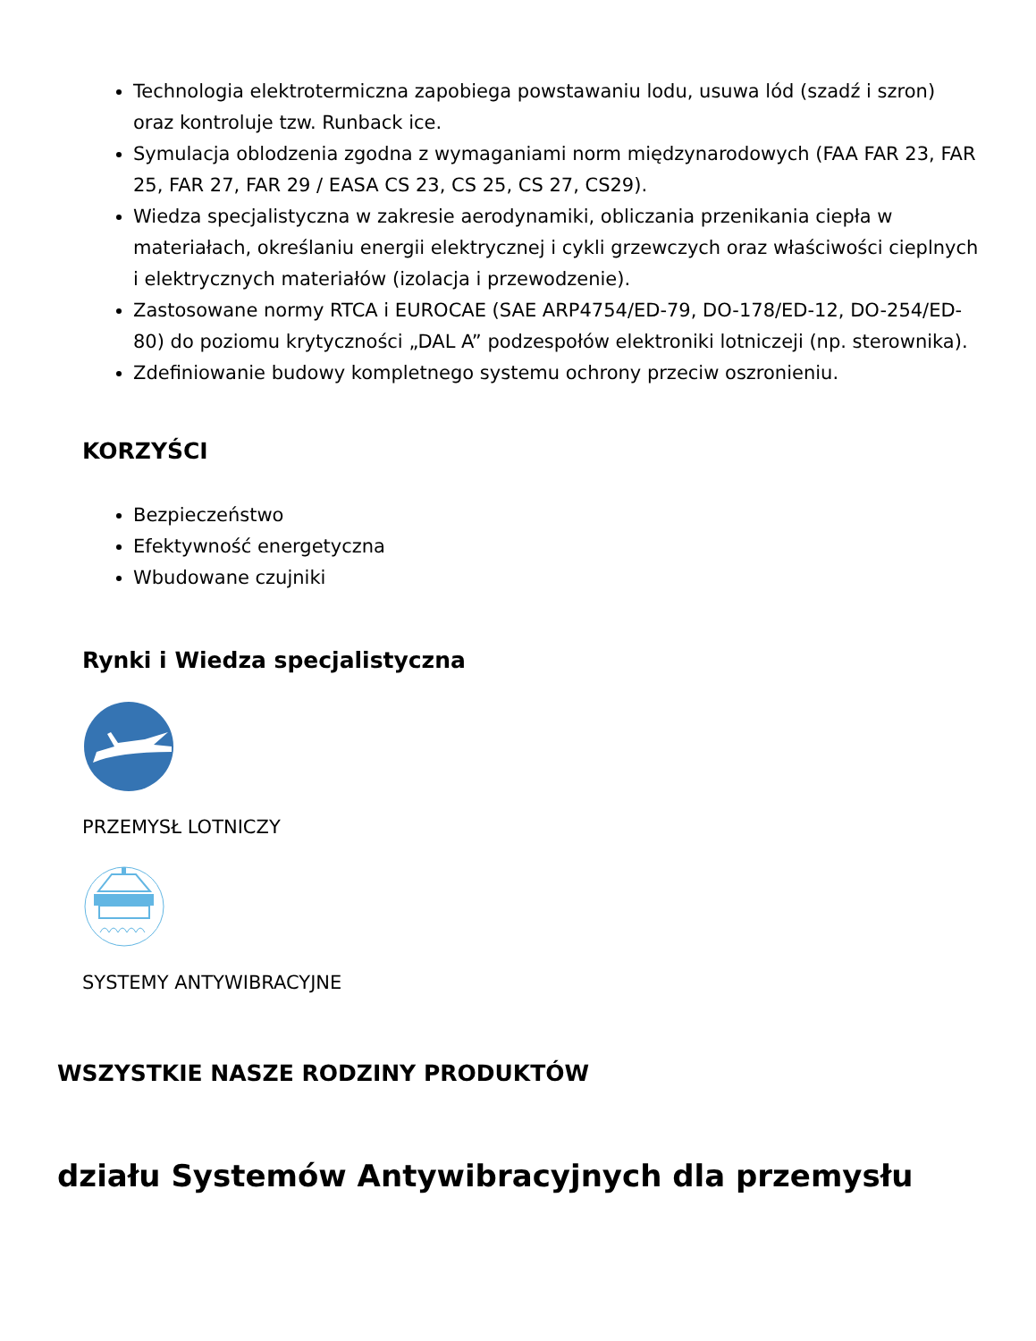Technologia elektrotermiczna zapobiega powstawaniu lodu, usuwa lód (szadź i szron) oraz kontroluje tzw. Runback ice.
Symulacja oblodzenia zgodna z wymaganiami norm międzynarodowych (FAA FAR 23, FAR 25, FAR 27, FAR 29 / EASA CS 23, CS 25, CS 27, CS29).
Wiedza specjalistyczna w zakresie aerodynamiki, obliczania przenikania ciepła w materiałach, określaniu energii elektrycznej i cykli grzewczych oraz właściwości cieplnych i elektrycznych materiałów (izolacja i przewodzenie).
Zastosowane normy RTCA i EUROCAE (SAE ARP4754/ED-79, DO-178/ED-12, DO-254/ED-80) do poziomu krytyczności „DAL A” podzespołów elektroniki lotniczeji (np. sterownika).
Zdefiniowanie budowy kompletnego systemu ochrony przeciw oszronieniu.
KORZYŚCI
Bezpieczeństwo
Efektywność energetyczna
Wbudowane czujniki
Rynki i Wiedza specjalistyczna
PRZEMYSŁ LOTNICZY
SYSTEMY ANTYWIBRACYJNE
WSZYSTKIE NASZE RODZINY PRODUKTÓW
działu Systemów Antywibracyjnych dla przemysłu